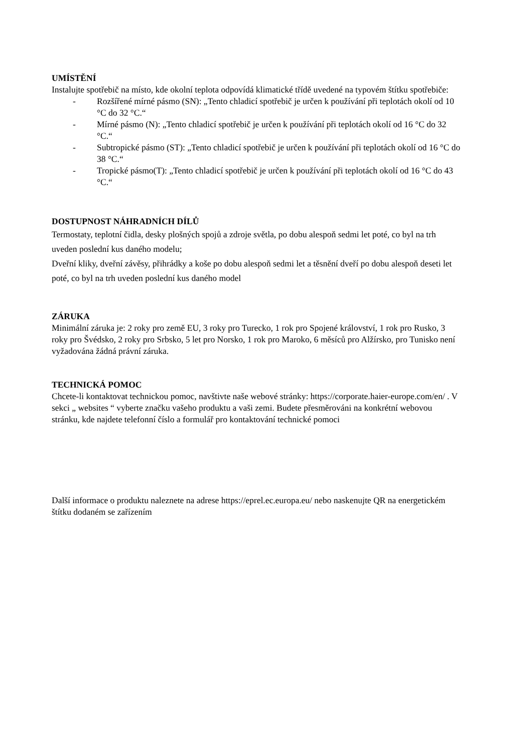UMÍSTĚNÍ
Instalujte spotřebič na místo, kde okolní teplota odpovídá klimatické třídě uvedené na typovém štítku spotřebiče:
- Rozšířené mírné pásmo (SN): „Tento chladicí spotřebič je určen k používání při teplotách okolí od 10 °C do 32 °C.“
- Mírné pásmo (N): „Tento chladicí spotřebič je určen k používání při teplotách okolí od 16 °C do 32 °C.“
- Subtropické pásmo (ST): „Tento chladicí spotřebič je určen k používání při teplotách okolí od 16 °C do 38 °C.“
- Tropické pásmo(T): „Tento chladicí spotřebič je určen k používání při teplotách okolí od 16 °C do 43 °C.“
DOSTUPNOST NÁHRADNÍCH DÍLŮ
Termostaty, teplotní čidla, desky plošných spojů a zdroje světla, po dobu alespoň sedmi let poté, co byl na trh uveden poslední kus daného modelu;
Dveřní kliky, dveřní závěsy, přihrádky a koše po dobu alespoň sedmi let a těsnění dveří po dobu alespoň deseti let poté, co byl na trh uveden poslední kus daného model
ZÁRUKA
Minimální záruka je: 2 roky pro země EU, 3 roky pro Turecko, 1 rok pro Spojené království, 1 rok pro Rusko, 3 roky pro Švédsko, 2 roky pro Srbsko, 5 let pro Norsko, 1 rok pro Maroko, 6 měsíců pro Alžírsko, pro Tunisko není vyžadována žádná právní záruka.
TECHNICKÁ POMOC
Chcete-li kontaktovat technickou pomoc, navštivte naše webové stránky: https://corporate.haier-europe.com/en/ . V sekci „ websites “ vyberte značku vašeho produktu a vaši zemi. Budete přesměrováni na konkrétní webovou stránku, kde najdete telefonní číslo a formulář pro kontaktování technické pomoci
Další informace o produktu naleznete na adrese https://eprel.ec.europa.eu/ nebo naskenujte QR na energetickém štítku dodaném se zařízením